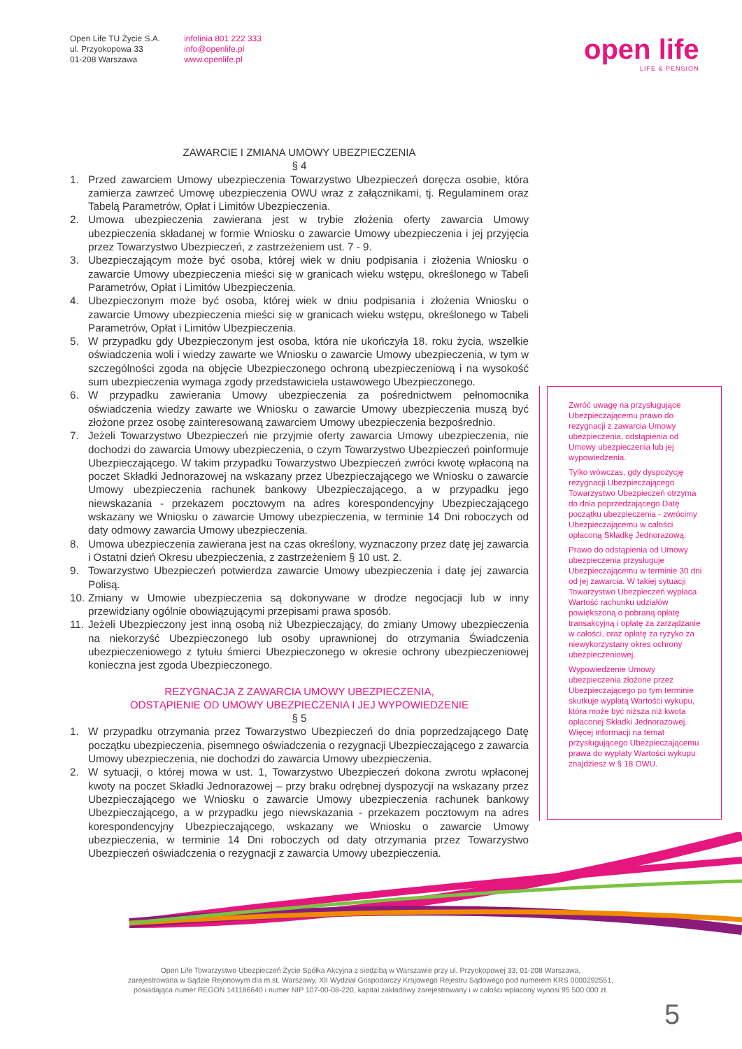Open Life TU Życie S.A.
ul. Przyokopowa 33
01-208 Warszawa
infolinia 801 222 333
info@openlife.pl
www.openlife.pl
open life
LIFE & PENSION
ZAWARCIE I ZMIANA UMOWY UBEZPIECZENIA
§ 4
1. Przed zawarciem Umowy ubezpieczenia Towarzystwo Ubezpieczeń doręcza osobie, która zamierza zawrzeć Umowę ubezpieczenia OWU wraz z załącznikami, tj. Regulaminem oraz Tabelą Parametrów, Opłat i Limitów Ubezpieczenia.
2. Umowa ubezpieczenia zawierana jest w trybie złożenia oferty zawarcia Umowy ubezpieczenia składanej w formie Wniosku o zawarcie Umowy ubezpieczenia i jej przyjęcia przez Towarzystwo Ubezpieczeń, z zastrzeżeniem ust. 7 - 9.
3. Ubezpieczającym może być osoba, której wiek w dniu podpisania i złożenia Wniosku o zawarcie Umowy ubezpieczenia mieści się w granicach wieku wstępu, określonego w Tabeli Parametrów, Opłat i Limitów Ubezpieczenia.
4. Ubezpieczonym może być osoba, której wiek w dniu podpisania i złożenia Wniosku o zawarcie Umowy ubezpieczenia mieści się w granicach wieku wstępu, określonego w Tabeli Parametrów, Opłat i Limitów Ubezpieczenia.
5. W przypadku gdy Ubezpieczonym jest osoba, która nie ukończyła 18. roku życia, wszelkie oświadczenia woli i wiedzy zawarte we Wniosku o zawarcie Umowy ubezpieczenia, w tym w szczególności zgoda na objęcie Ubezpieczonego ochroną ubezpieczeniową i na wysokość sum ubezpieczenia wymaga zgody przedstawiciela ustawowego Ubezpieczonego.
6. W przypadku zawierania Umowy ubezpieczenia za pośrednictwem pełnomocnika oświadczenia wiedzy zawarte we Wniosku o zawarcie Umowy ubezpieczenia muszą być złożone przez osobę zainteresowaną zawarciem Umowy ubezpieczenia bezpośrednio.
7. Jeżeli Towarzystwo Ubezpieczeń nie przyjmie oferty zawarcia Umowy ubezpieczenia, nie dochodzi do zawarcia Umowy ubezpieczenia, o czym Towarzystwo Ubezpieczeń poinformuje Ubezpieczającego. W takim przypadku Towarzystwo Ubezpieczeń zwróci kwotę wpłaconą na poczet Składki Jednorazowej na wskazany przez Ubezpieczającego we Wniosku o zawarcie Umowy ubezpieczenia rachunek bankowy Ubezpieczającego, a w przypadku jego niewskazania - przekazem pocztowym na adres korespondencyjny Ubezpieczającego wskazany we Wniosku o zawarcie Umowy ubezpieczenia, w terminie 14 Dni roboczych od daty odmowy zawarcia Umowy ubezpieczenia.
8. Umowa ubezpieczenia zawierana jest na czas określony, wyznaczony przez datę jej zawarcia i Ostatni dzień Okresu ubezpieczenia, z zastrzeżeniem § 10 ust. 2.
9. Towarzystwo Ubezpieczeń potwierdza zawarcie Umowy ubezpieczenia i datę jej zawarcia Polisą.
10. Zmiany w Umowie ubezpieczenia są dokonywane w drodze negocjacji lub w inny przewidziany ogólnie obowiązującymi przepisami prawa sposób.
11. Jeżeli Ubezpieczony jest inną osobą niż Ubezpieczający, do zmiany Umowy ubezpieczenia na niekorzyść Ubezpieczonego lub osoby uprawnionej do otrzymania Świadczenia ubezpieczeniowego z tytułu śmierci Ubezpieczonego w okresie ochrony ubezpieczeniowej konieczna jest zgoda Ubezpieczonego.
REZYGNACJA Z ZAWARCIA UMOWY UBEZPIECZENIA,
ODSTĄPIENIE OD UMOWY UBEZPIECZENIA I JEJ WYPOWIEDZENIE
§ 5
1. W przypadku otrzymania przez Towarzystwo Ubezpieczeń do dnia poprzedzającego Datę początku ubezpieczenia, pisemnego oświadczenia o rezygnacji Ubezpieczającego z zawarcia Umowy ubezpieczenia, nie dochodzi do zawarcia Umowy ubezpieczenia.
2. W sytuacji, o której mowa w ust. 1, Towarzystwo Ubezpieczeń dokona zwrotu wpłaconej kwoty na poczet Składki Jednorazowej – przy braku odrębnej dyspozycji na wskazany przez Ubezpieczającego we Wniosku o zawarcie Umowy ubezpieczenia rachunek bankowy Ubezpieczającego, a w przypadku jego niewskazania - przekazem pocztowym na adres korespondencyjny Ubezpieczającego, wskazany we Wniosku o zawarcie Umowy ubezpieczenia, w terminie 14 Dni roboczych od daty otrzymania przez Towarzystwo Ubezpieczeń oświadczenia o rezygnacji z zawarcia Umowy ubezpieczenia.
Zwróć uwagę na przysługujące Ubezpieczającemu prawo do rezygnacji z zawarcia Umowy ubezpieczenia, odstąpienia od Umowy ubezpieczenia lub jej wypowiedzenia.
Tylko wówczas, gdy dyspozycję rezygnacji Ubezpieczającego Towarzystwo Ubezpieczeń otrzyma do dnia poprzedzającego Datę początku ubezpieczenia - zwrócimy Ubezpieczającemu w całości opłaconą Składkę Jednorazową.
Prawo do odstąpienia od Umowy ubezpieczenia przysługuje Ubezpieczającemu w terminie 30 dni od jej zawarcia. W takiej sytuacji Towarzystwo Ubezpieczeń wypłaca Wartość rachunku udziałów powiększoną o pobraną opłatę transakcyjną i opłatę za zarządzanie w całości, oraz opłatę za ryzyko za niewykorzystany okres ochrony ubezpieczeniowej.
Wypowiedzenie Umowy ubezpieczenia złożone przez Ubezpieczającego po tym terminie skutkuje wypłatą Wartości wykupu, która może być niższa niż kwota opłaconej Składki Jednorazowej. Więcej informacji na temat przysługującego Ubezpieczającemu prawa do wypłaty Wartości wykupu znajdziesz w § 18 OWU.
Open Life Towarzystwo Ubezpieczeń Życie Spółka Akcyjna z siedzibą w Warszawie przy ul. Przyokopowej 33, 01-208 Warszawa,
zarejestrowana w Sądzie Rejonowym dla m.st. Warszawy, XII Wydział Gospodarczy Krajowego Rejestru Sądowego pod numerem KRS 0000292551,
posiadająca numer REGON 141186640 i numer NIP 107-00-08-220, kapitał zakładowy zarejestrowany i w całości wpłacony wynosi 95 500 000 zł.
5